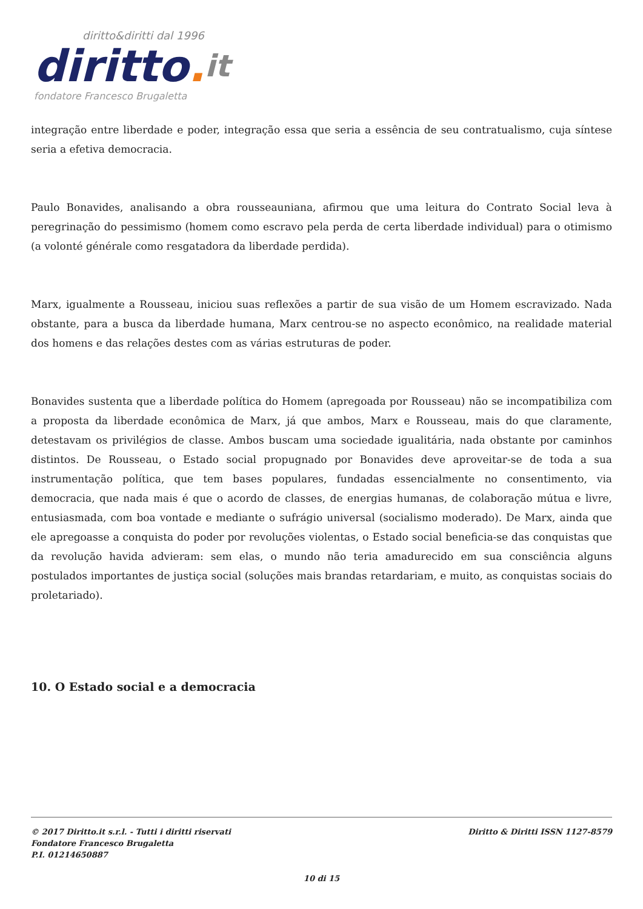diritto&diritti dal 1996
diritto. it
fondatore Francesco Brugaletta
integração entre liberdade e poder, integração essa que seria a essência de seu contratualismo, cuja síntese seria a efetiva democracia.
Paulo Bonavides, analisando a obra rousseauniana, afirmou que uma leitura do Contrato Social leva à peregrinação do pessimismo (homem como escravo pela perda de certa liberdade individual) para o otimismo (a volonté générale como resgatadora da liberdade perdida).
Marx, igualmente a Rousseau, iniciou suas reflexões a partir de sua visão de um Homem escravizado. Nada obstante, para a busca da liberdade humana, Marx centrou-se no aspecto econômico, na realidade material dos homens e das relações destes com as várias estruturas de poder.
Bonavides sustenta que a liberdade política do Homem (apregoada por Rousseau) não se incompatibiliza com a proposta da liberdade econômica de Marx, já que ambos, Marx e Rousseau, mais do que claramente, detestavam os privilégios de classe. Ambos buscam uma sociedade igualitária, nada obstante por caminhos distintos. De Rousseau, o Estado social propugnado por Bonavides deve aproveitar-se de toda a sua instrumentação política, que tem bases populares, fundadas essencialmente no consentimento, via democracia, que nada mais é que o acordo de classes, de energias humanas, de colaboração mútua e livre, entusiasmada, com boa vontade e mediante o sufrágio universal (socialismo moderado). De Marx, ainda que ele apregoasse a conquista do poder por revoluções violentas, o Estado social beneficia-se das conquistas que da revolução havida advieram: sem elas, o mundo não teria amadurecido em sua consciência alguns postulados importantes de justiça social (soluções mais brandas retardariam, e muito, as conquistas sociais do proletariado).
10. O Estado social e a democracia
© 2017 Diritto.it s.r.l. - Tutti i diritti riservati
Fondatore Francesco Brugaletta
P.I. 01214650887
Diritto & Diritti ISSN 1127-8579
10 di 15